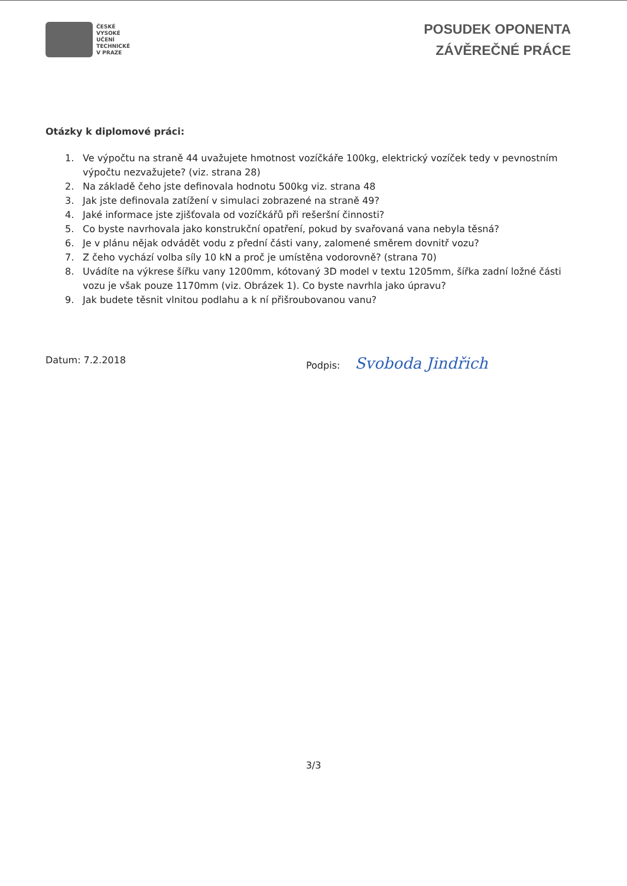ČESKÉ
VYSOKÉ
UČENÍ
TECHNICKÉ
V PRAZE
POSUDEK OPONENTA
ZÁVĚREČNÉ PRÁCE
Otázky k diplomové práci:
1. Ve výpočtu na straně 44 uvažujete hmotnost vozíčkáře 100kg, elektrický vozíček tedy v pevnostním výpočtu nezvažujete? (viz. strana 28)
2. Na základě čeho jste definovala hodnotu 500kg viz. strana 48
3. Jak jste definovala zatížení v simulaci zobrazené na straně 49?
4. Jaké informace jste zjišťovala od vozíčkářů při rešeršní činnosti?
5. Co byste navrhovala jako konstrukční opatření, pokud by svařovaná vana nebyla těsná?
6. Je v plánu nějak odvádět vodu z přední části vany, zalomené směrem dovnitř vozu?
7. Z čeho vychází volba síly 10 kN a proč je umístěna vodorovně? (strana 70)
8. Uvádíte na výkrese šířku vany 1200mm, kótovaný 3D model v textu 1205mm, šířka zadní ložné části vozu je však pouze 1170mm (viz. Obrázek 1). Co byste navrhla jako úpravu?
9. Jak budete těsnit vlnitou podlahu a k ní přišroubovanou vanu?
Datum: 7.2.2018 Podpis: Svoboda Jindřich
3/3